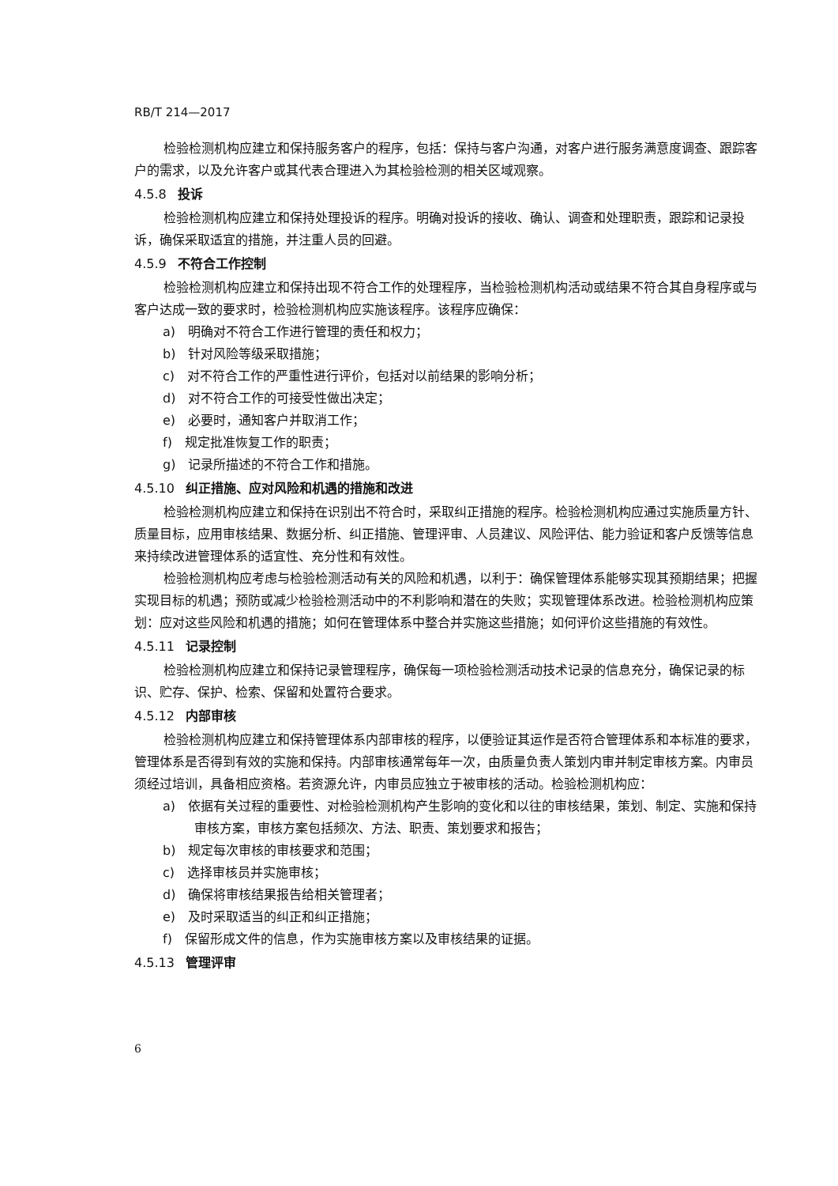RB/T 214—2017
检验检测机构应建立和保持服务客户的程序，包括：保持与客户沟通，对客户进行服务满意度调查、跟踪客户的需求，以及允许客户或其代表合理进入为其检验检测的相关区域观察。
4.5.8 投诉
检验检测机构应建立和保持处理投诉的程序。明确对投诉的接收、确认、调查和处理职责，跟踪和记录投诉，确保采取适宜的措施，并注重人员的回避。
4.5.9 不符合工作控制
检验检测机构应建立和保持出现不符合工作的处理程序，当检验检测机构活动或结果不符合其自身程序或与客户达成一致的要求时，检验检测机构应实施该程序。该程序应确保：
a)　明确对不符合工作进行管理的责任和权力；
b)　针对风险等级采取措施；
c)　对不符合工作的严重性进行评价，包括对以前结果的影响分析；
d)　对不符合工作的可接受性做出决定；
e)　必要时，通知客户并取消工作；
f)　规定批准恢复工作的职责；
g)　记录所描述的不符合工作和措施。
4.5.10 纠正措施、应对风险和机遇的措施和改进
检验检测机构应建立和保持在识别出不符合时，采取纠正措施的程序。检验检测机构应通过实施质量方针、质量目标，应用审核结果、数据分析、纠正措施、管理评审、人员建议、风险评估、能力验证和客户反馈等信息来持续改进管理体系的适宜性、充分性和有效性。
检验检测机构应考虑与检验检测活动有关的风险和机遇，以利于：确保管理体系能够实现其预期结果；把握实现目标的机遇；预防或减少检验检测活动中的不利影响和潜在的失败；实现管理体系改进。检验检测机构应策划：应对这些风险和机遇的措施；如何在管理体系中整合并实施这些措施；如何评价这些措施的有效性。
4.5.11 记录控制
检验检测机构应建立和保持记录管理程序，确保每一项检验检测活动技术记录的信息充分，确保记录的标识、贮存、保护、检索、保留和处置符合要求。
4.5.12 内部审核
检验检测机构应建立和保持管理体系内部审核的程序，以便验证其运作是否符合管理体系和本标准的要求，管理体系是否得到有效的实施和保持。内部审核通常每年一次，由质量负责人策划内审并制定审核方案。内审员须经过培训，具备相应资格。若资源允许，内审员应独立于被审核的活动。检验检测机构应：
a)　依据有关过程的重要性、对检验检测机构产生影响的变化和以往的审核结果，策划、制定、实施和保持审核方案，审核方案包括频次、方法、职责、策划要求和报告；
b)　规定每次审核的审核要求和范围；
c)　选择审核员并实施审核；
d)　确保将审核结果报告给相关管理者；
e)　及时采取适当的纠正和纠正措施；
f)　保留形成文件的信息，作为实施审核方案以及审核结果的证据。
4.5.13 管理评审
6